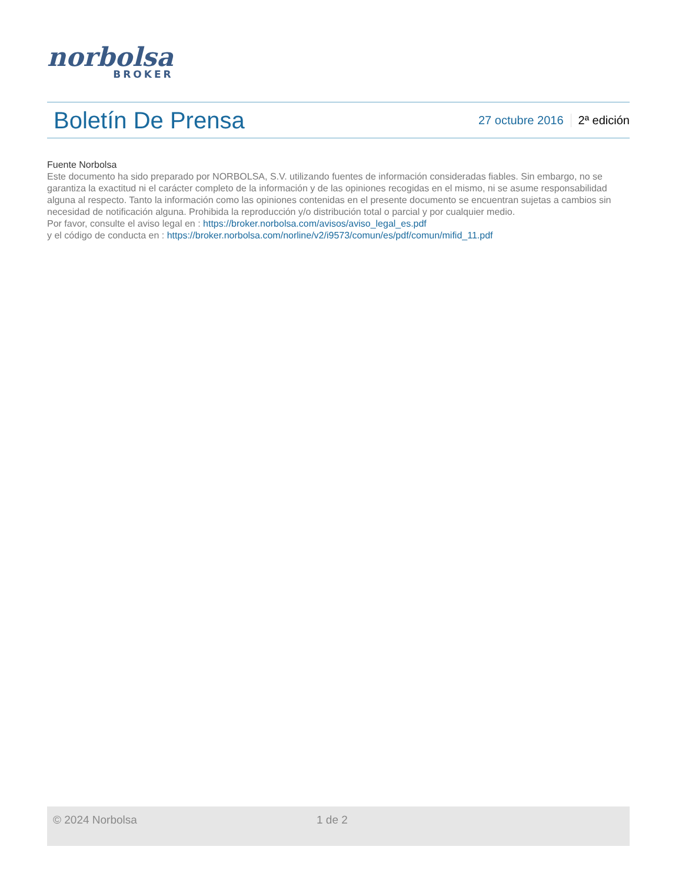norbolsa
BROKER
Boletín De Prensa
27 octubre 2016 2ª edición
Fuente Norbolsa
Este documento ha sido preparado por NORBOLSA, S.V. utilizando fuentes de información consideradas fiables. Sin embargo, no se garantiza la exactitud ni el carácter completo de la información y de las opiniones recogidas en el mismo, ni se asume responsabilidad alguna al respecto. Tanto la información como las opiniones contenidas en el presente documento se encuentran sujetas a cambios sin necesidad de notificación alguna. Prohibida la reproducción y/o distribución total o parcial y por cualquier medio.
Por favor, consulte el aviso legal en : https://broker.norbolsa.com/avisos/aviso_legal_es.pdf
y el código de conducta en : https://broker.norbolsa.com/norline/v2/i9573/comun/es/pdf/comun/mifid_11.pdf
© 2024 Norbolsa 1 de 2